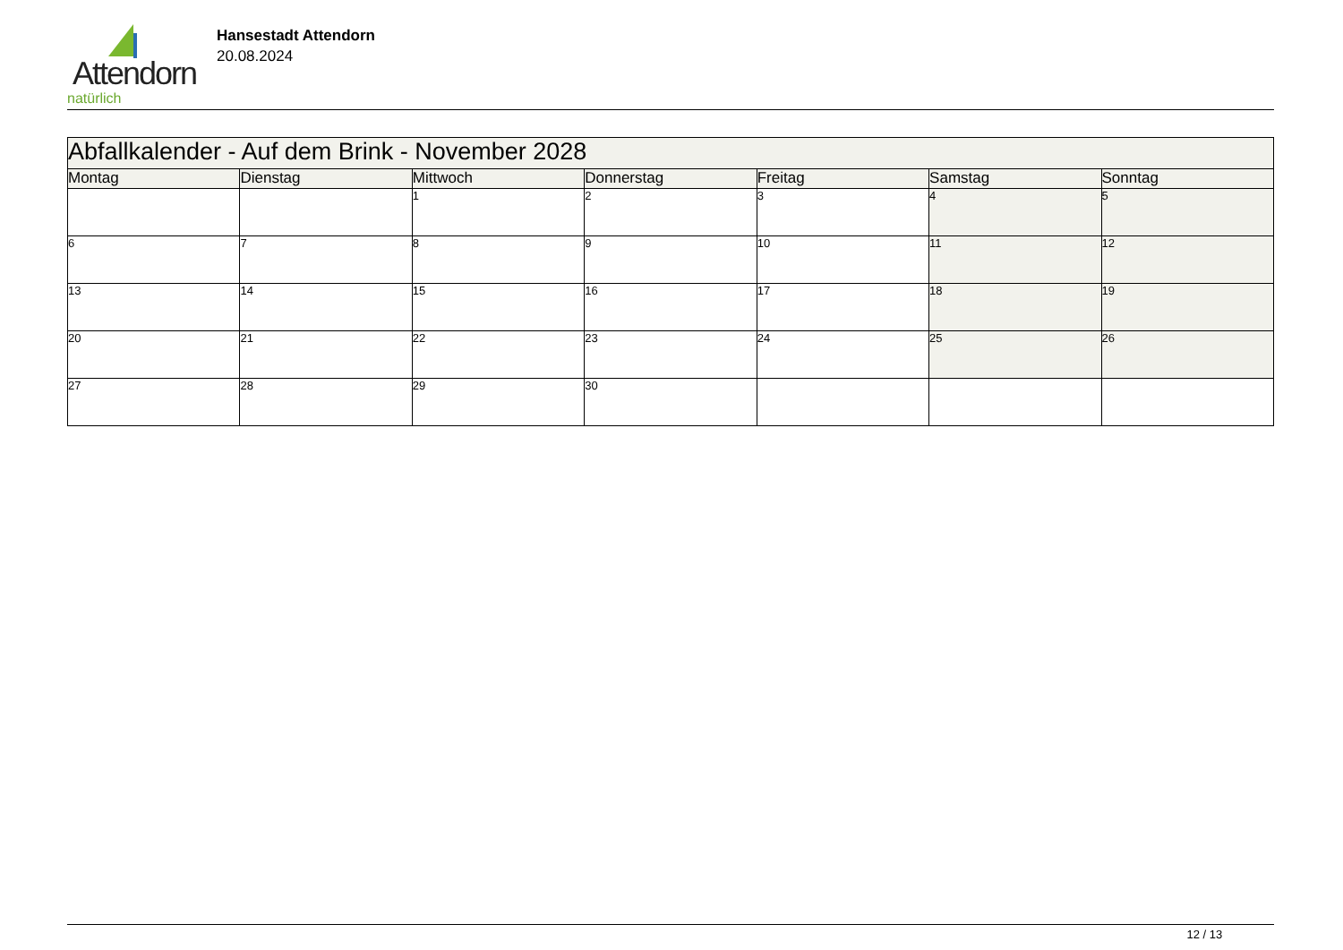Attendorn
natürlich
Hansestadt Attendorn
20.08.2024
| Abfallkalender - Auf dem Brink - November 2028 | | | | | | |
| Montag | Dienstag | Mittwoch | Donnerstag | Freitag | Samstag | Sonntag |
| | | 1 | 2 | 3 | 4 | 5 |
| 6 | 7 | 8 | 9 | 10 | 11 | 12 |
| 13 | 14 | 15 | 16 | 17 | 18 | 19 |
| 20 | 21 | 22 | 23 | 24 | 25 | 26 |
| 27 | 28 | 29 | 30 | | | |
12 / 13